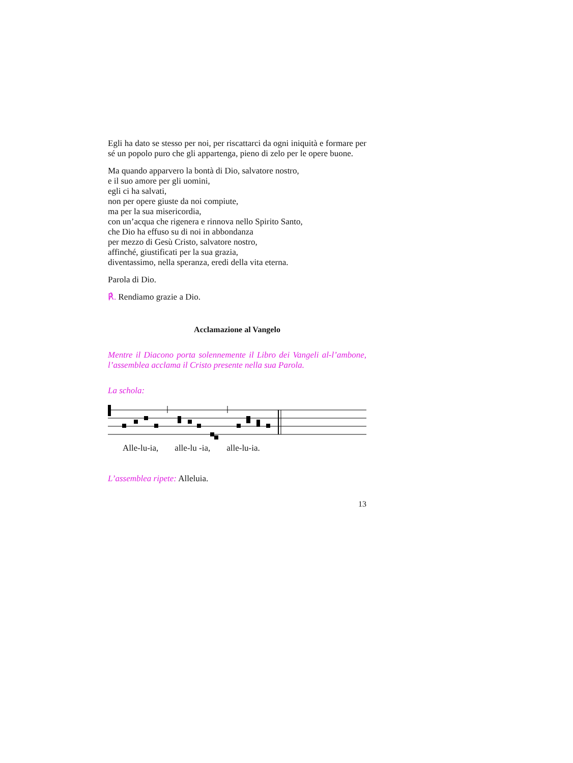Egli ha dato se stesso per noi, per riscattarci da ogni iniquità e formare per sé un popolo puro che gli appartenga, pieno di zelo per le opere buone.
Ma quando apparvero la bontà di Dio, salvatore nostro,
e il suo amore per gli uomini,
egli ci ha salvati,
non per opere giuste da noi compiute,
ma per la sua misericordia,
con un’acqua che rigenera e rinnova nello Spirito Santo,
che Dio ha effuso su di noi in abbondanza
per mezzo di Gesù Cristo, salvatore nostro,
affinché, giustificati per la sua grazia,
diventassimo, nella speranza, eredi della vita eterna.
Parola di Dio.
℟. Rendiamo grazie a Dio.
Acclamazione al Vangelo
Mentre il Diacono porta solennemente il Libro dei Vangeli al-l’ambone, l’assemblea acclama il Cristo presente nella sua Parola.
La schola:
Alle-lu-ia, alle-lu -ia, alle-lu-ia.
L’assemblea ripete: Alleluia.
13